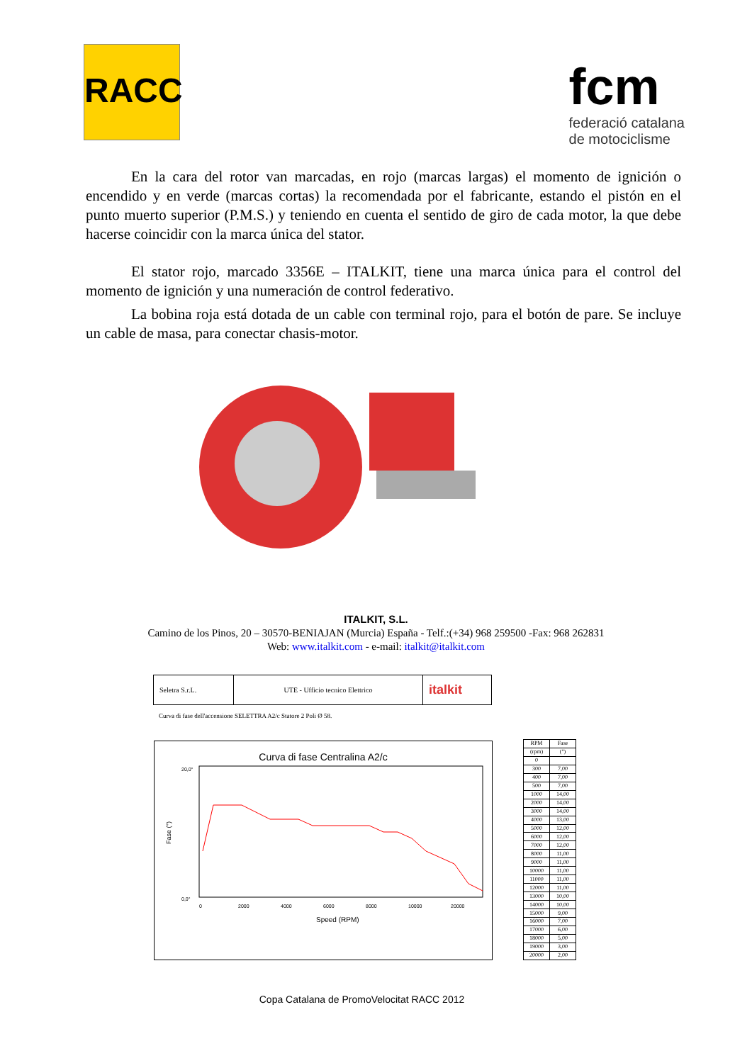RACC
fcm
federació catalana
de motociclisme
En la cara del rotor van marcadas, en rojo (marcas largas) el momento de ignición o encendido y en verde (marcas cortas) la recomendada por el fabricante, estando el pistón en el punto muerto superior (P.M.S.) y teniendo en cuenta el sentido de giro de cada motor, la que debe hacerse coincidir con la marca única del stator.
El stator rojo, marcado 3356E – ITALKIT, tiene una marca única para el control del momento de ignición y una numeración de control federativo.
La bobina roja está dotada de un cable con terminal rojo, para el botón de pare. Se incluye un cable de masa, para conectar chasis-motor.
ITALKIT, S.L.
Camino de los Pinos, 20 – 30570-BENIAJAN (Murcia) España - Telf.:(+34) 968 259500 -Fax: 968 262831
Web: www.italkit.com - e-mail: italkit@italkit.com
| Seletra S.r.L. | UTE - Ufficio tecnico Elettrico | italkit |
Curva di fase dell'accensione SELETTRA A2/c Statore 2 Poli Ø 58.
Curva di fase Centralina A2/c
20,0°
0,0°
Fase (°)
0
2000
4000
6000
8000
10000
20000
Speed (RPM)
| RPM | Fase |
| --- | --- |
| (rpm) | (°) |
| 0 | |
| 300 | 7,00 |
| 400 | 7,00 |
| 500 | 7,00 |
| 1000 | 14,00 |
| 2000 | 14,00 |
| 3000 | 14,00 |
| 4000 | 13,00 |
| 5000 | 12,00 |
| 6000 | 12,00 |
| 7000 | 12,00 |
| 8000 | 11,00 |
| 9000 | 11,00 |
| 10000 | 11,00 |
| 11000 | 11,00 |
| 12000 | 11,00 |
| 13000 | 10,00 |
| 14000 | 10,00 |
| 15000 | 9,00 |
| 16000 | 7,00 |
| 17000 | 6,00 |
| 18000 | 5,00 |
| 19000 | 3,00 |
| 20000 | 2,00 |
Copa Catalana de PromoVelocitat RACC 2012